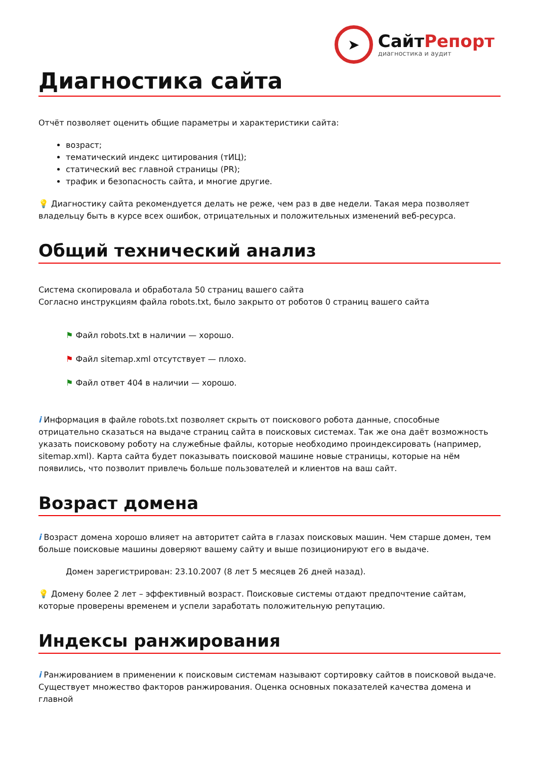➤
СайтРепорт
диагностика и аудит
Диагностика сайта
Отчёт позволяет оценить общие параметры и характеристики сайта:
возраст;
тематический индекс цитирования (тИЦ);
статический вес главной страницы (PR);
трафик и безопасность сайта, и многие другие.
💡 Диагностику сайта рекомендуется делать не реже, чем раз в две недели. Такая мера позволяет владельцу быть в курсе всех ошибок, отрицательных и положительных изменений веб-ресурса.
Общий технический анализ
Система скопировала и обработала 50 страниц вашего сайта
Согласно инструкциям файла robots.txt, было закрыто от роботов 0 страниц вашего сайта
⚑ Файл robots.txt в наличии — хорошо.
⚑ Файл sitemap.xml отсутствует — плохо.
⚑ Файл ответ 404 в наличии — хорошо.
i Информация в файле robots.txt позволяет скрыть от поискового робота данные, способные отрицательно сказаться на выдаче страниц сайта в поисковых системах. Так же она даёт возможность указать поисковому роботу на служебные файлы, которые необходимо проиндексировать (например, sitemap.xml). Карта сайта будет показывать поисковой машине новые страницы, которые на нём появились, что позволит привлечь больше пользователей и клиентов на ваш сайт.
Возраст домена
i Возраст домена хорошо влияет на авторитет сайта в глазах поисковых машин. Чем старше домен, тем больше поисковые машины доверяют вашему сайту и выше позиционируют его в выдаче.
Домен зарегистрирован: 23.10.2007 (8 лет 5 месяцев 26 дней назад).
💡 Домену более 2 лет – эффективный возраст. Поисковые системы отдают предпочтение сайтам, которые проверены временем и успели заработать положительную репутацию.
Индексы ранжирования
i Ранжированием в применении к поисковым системам называют сортировку сайтов в поисковой выдаче. Существует множество факторов ранжирования. Оценка основных показателей качества домена и главной